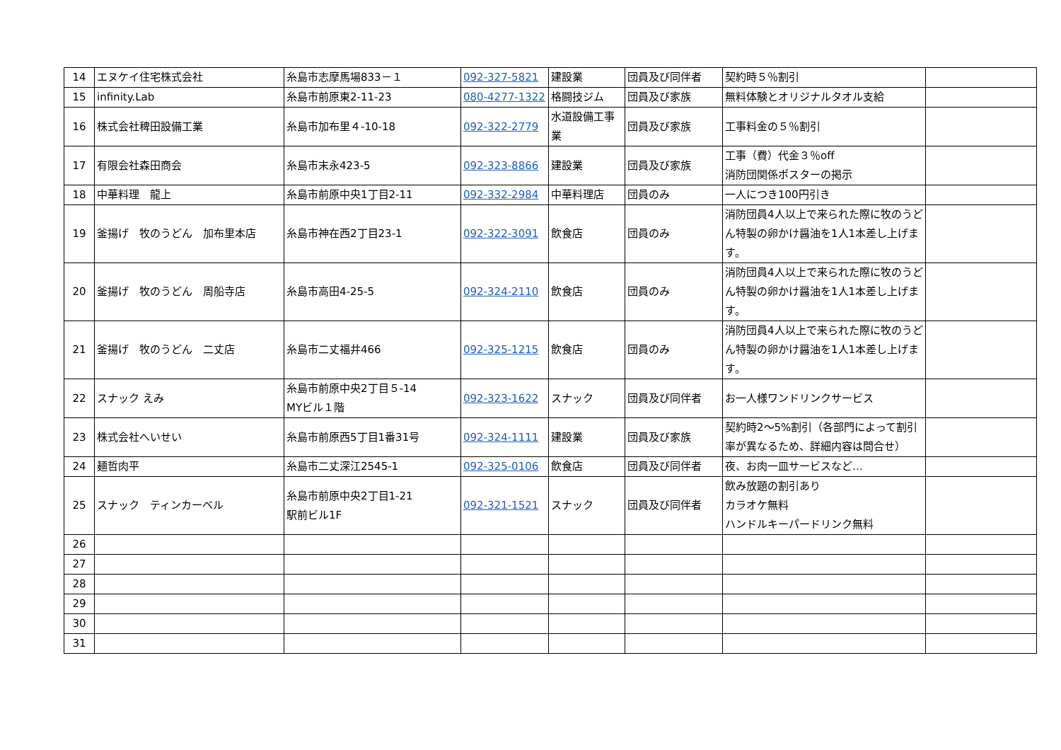| 14 | エヌケイ住宅株式会社 | 糸島市志摩馬場833－１ | 092-327-5821 | 建設業 | 団員及び同伴者 | 契約時５％割引 | |
| 15 | infinity.Lab | 糸島市前原東2-11-23 | 080-4277-1322 | 格闘技ジム | 団員及び家族 | 無料体験とオリジナルタオル支給 | |
| 16 | 株式会社稗田設備工業 | 糸島市加布里４-10-18 | 092-322-2779 | 水道設備工事業 | 団員及び家族 | 工事料金の５％割引 | |
| 17 | 有限会社森田商会 | 糸島市末永423-5 | 092-323-8866 | 建設業 | 団員及び家族 | 工事（費）代金３％off 消防団関係ポスターの掲示 | |
| 18 | 中華料理 龍上 | 糸島市前原中央1丁目2-11 | 092-332-2984 | 中華料理店 | 団員のみ | 一人につき100円引き | |
| 19 | 釜揚げ 牧のうどん 加布里本店 | 糸島市神在西2丁目23-1 | 092-322-3091 | 飲食店 | 団員のみ | 消防団員4人以上で来られた際に牧のうどん特製の卵かけ醤油を1人1本差し上げます。 | |
| 20 | 釜揚げ 牧のうどん 周船寺店 | 糸島市高田4-25-5 | 092-324-2110 | 飲食店 | 団員のみ | 消防団員4人以上で来られた際に牧のうどん特製の卵かけ醤油を1人1本差し上げます。 | |
| 21 | 釜揚げ 牧のうどん 二丈店 | 糸島市二丈福井466 | 092-325-1215 | 飲食店 | 団員のみ | 消防団員4人以上で来られた際に牧のうどん特製の卵かけ醤油を1人1本差し上げます。 | |
| 22 | スナック えみ | 糸島市前原中央2丁目５-14 MYビル１階 | 092-323-1622 | スナック | 団員及び同伴者 | お一人様ワンドリンクサービス | |
| 23 | 株式会社へいせい | 糸島市前原西5丁目1番31号 | 092-324-1111 | 建設業 | 団員及び家族 | 契約時2～5%割引（各部門によって割引率が異なるため、詳細内容は問合せ） | |
| 24 | 麺哲肉平 | 糸島市二丈深江2545-1 | 092-325-0106 | 飲食店 | 団員及び同伴者 | 夜、お肉一皿サービスなど… | |
| 25 | スナック ティンカーベル | 糸島市前原中央2丁目1-21 駅前ビル1F | 092-321-1521 | スナック | 団員及び同伴者 | 飲み放題の割引あり カラオケ無料 ハンドルキーパードリンク無料 | |
| 26 | | | | | | | |
| 27 | | | | | | | |
| 28 | | | | | | | |
| 29 | | | | | | | |
| 30 | | | | | | | |
| 31 | | | | | | | |